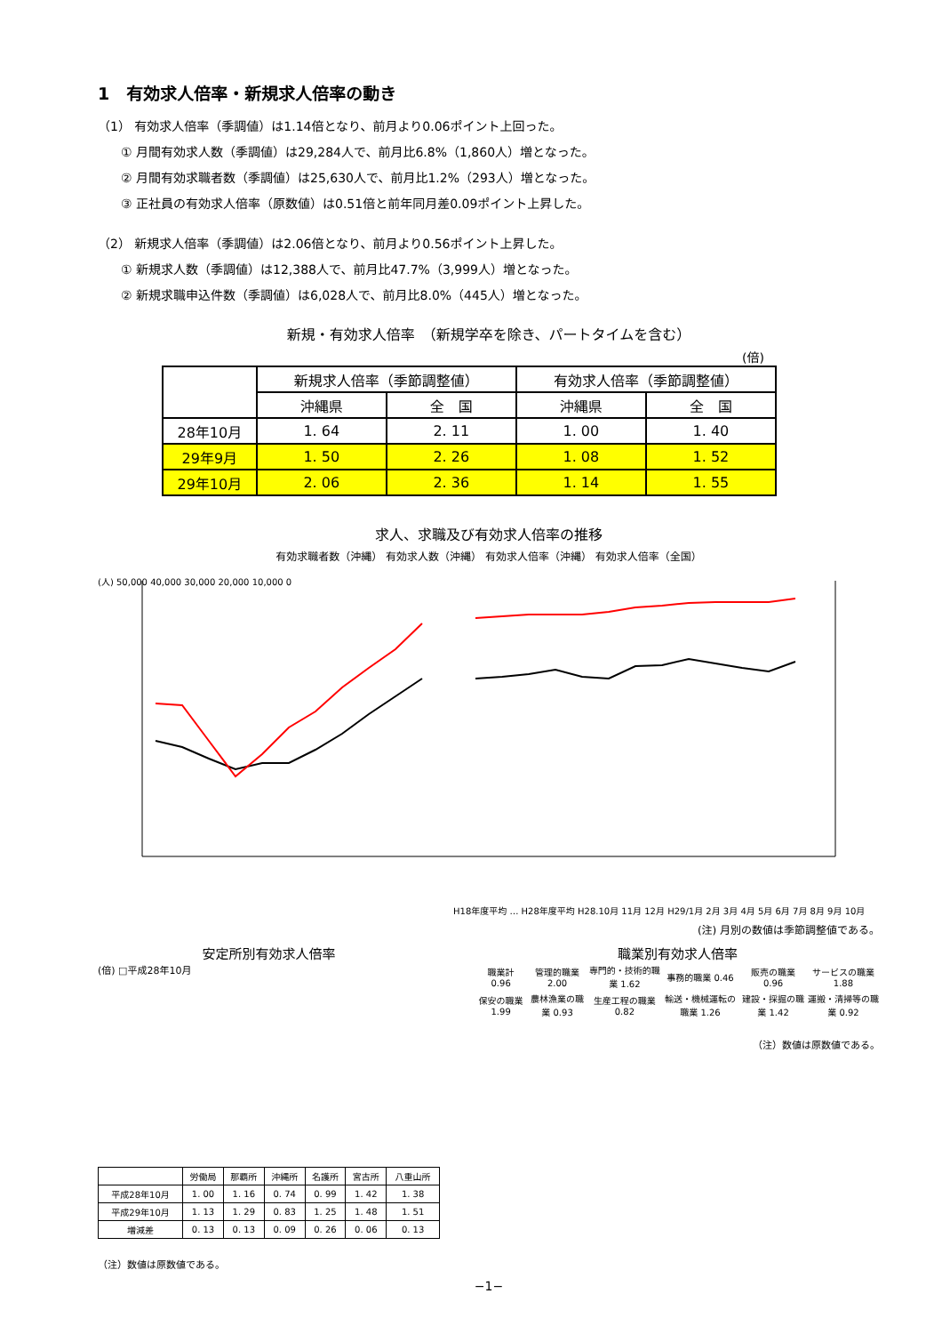1　有効求人倍率・新規求人倍率の動き
（1） 有効求人倍率（季調値）は1.14倍となり、前月より0.06ポイント上回った。
① 月間有効求人数（季調値）は29,284人で、前月比6.8%（1,860人）増となった。
② 月間有効求職者数（季調値）は25,630人で、前月比1.2%（293人）増となった。
③ 正社員の有効求人倍率（原数値）は0.51倍と前年同月差0.09ポイント上昇した。
（2） 新規求人倍率（季調値）は2.06倍となり、前月より0.56ポイント上昇した。
① 新規求人数（季調値）は12,388人で、前月比47.7%（3,999人）増となった。
② 新規求職申込件数（季調値）は6,028人で、前月比8.0%（445人）増となった。
新規・有効求人倍率　（新規学卒を除き、パートタイムを含む）
(倍)
| | 新規求人倍率（季節調整値） | | 有効求人倍率（季節調整値） | |
| --- | --- | --- | --- | --- |
| | 沖縄県 | 全 国 | 沖縄県 | 全 国 |
| 28年10月 | 1. 64 | 2. 11 | 1. 00 | 1. 40 |
| 29年9月 | 1. 50 | 2. 26 | 1. 08 | 1. 52 |
| 29年10月 | 2. 06 | 2. 36 | 1. 14 | 1. 55 |
求人、求職及び有効求人倍率の推移
有効求職者数（沖縄） 有効求人数（沖縄） 有効求人倍率（沖縄） 有効求人倍率（全国）
(人) 50,000 40,000 30,000 20,000 10,000 0
H18年度平均 … H28年度平均 H28.10月 11月 12月 H29/1月 2月 3月 4月 5月 6月 7月 8月 9月 10月
(注) 月別の数値は季節調整値である。
安定所別有効求人倍率
(倍) □平成28年10月
| | 労働局 | 那覇所 | 沖縄所 | 名護所 | 宮古所 | 八重山所 |
| --- | --- | --- | --- | --- | --- | --- |
| 平成28年10月 | 1. 00 | 1. 16 | 0. 74 | 0. 99 | 1. 42 | 1. 38 |
| 平成29年10月 | 1. 13 | 1. 29 | 0. 83 | 1. 25 | 1. 48 | 1. 51 |
| 増減差 | 0. 13 | 0. 13 | 0. 09 | 0. 26 | 0. 06 | 0. 13 |
（注）数値は原数値である。
職業別有効求人倍率
| 職業計 0.96 | 管理的職業 2.00 | 専門的・技術的職業 1.62 | 事務的職業 0.46 | 販売の職業 0.96 | サービスの職業 1.88 |
| 保安の職業 1.99 | 農林漁業の職業 0.93 | 生産工程の職業 0.82 | 輸送・機械運転の職業 1.26 | 建設・採掘の職業 1.42 | 運搬・清掃等の職業 0.92 |
（注）数値は原数値である。
−1−